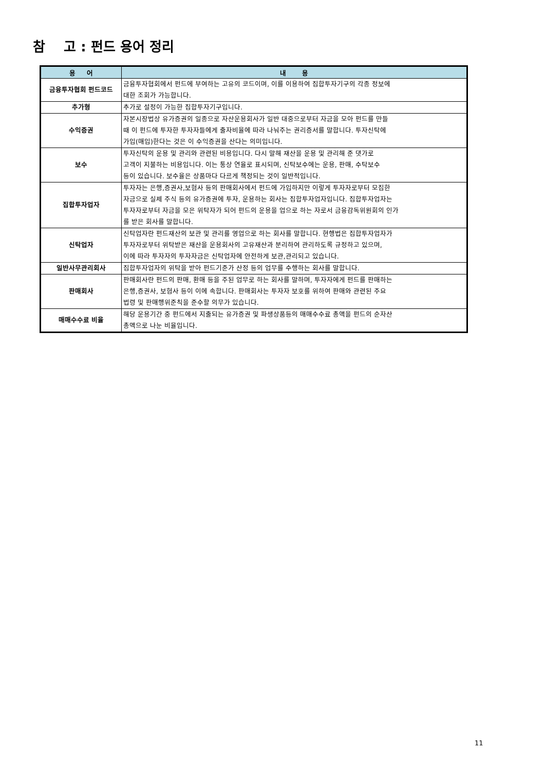참 고 : 펀드 용어 정리
| 용 어 | 내 용 |
| --- | --- |
| 금융투자협회 펀드코드 | 금융투자협회에서 펀드에 부여하는 고유의 코드이며, 이를 이용하여 집합투자기구의 각종 정보에 대한 조회가 가능합니다. |
| 추가형 | 추가로 설정이 가능한 집합투자기구입니다. |
| 수익증권 | 자본시장법상 유가증권의 일종으로 자산운용회사가 일반 대중으로부터 자금을 모아 펀드를 만들 때 이 펀드에 투자한 투자자들에게 출자비율에 따라 나눠주는 권리증서를 말합니다. 투자신탁에 가입(매입)한다는 것은 이 수익증권을 산다는 의미입니다. |
| 보수 | 투자신탁의 운용 및 관리와 관련된 비용입니다. 다시 말해 재산을 운용 및 관리해 준 댓가로 고객이 지불하는 비용입니다. 이는 통상 연율로 표시되며, 신탁보수에는 운용, 판매, 수탁보수 등이 있습니다. 보수율은 상품마다 다르게 책정되는 것이 일반적입니다. |
| 집합투자업자 | 투자자는 은행,증권사,보험사 등의 판매회사에서 펀드에 가입하지만 이렇게 투자자로부터 모집한 자금으로 실제 주식 등의 유가증권에 투자, 운용하는 회사는 집합투자업자입니다. 집합투자업자는 투자자로부터 자금을 모은 위탁자가 되어 펀드의 운용을 업으로 하는 자로서 금융감독위원회의 인가 를 받은 회사를 말합니다. |
| 신탁업자 | 신탁업자란 펀드재산의 보관 및 관리를 영업으로 하는 회사를 말합니다. 현행법은 집합투자업자가 투자자로부터 위탁받은 재산을 운용회사의 고유재산과 분리하여 관리하도록 규정하고 있으며, 이에 따라 투자자의 투자자금은 신탁업자에 안전하게 보관,관리되고 있습니다. |
| 일반사무관리회사 | 집합투자업자의 위탁을 받아 펀드기준가 산정 등의 업무를 수행하는 회사를 말합니다. |
| 판매회사 | 판매회사란 펀드의 판매, 환매 등을 주된 업무로 하는 회사를 말하며, 투자자에게 펀드를 판매하는 은행,증권사, 보험사 등이 이에 속합니다. 판매회사는 투자자 보호를 위하여 판매와 관련된 주요 법령 및 판매행위준칙을 준수할 의무가 있습니다. |
| 매매수수료 비율 | 해당 운용기간 중 펀드에서 지출되는 유가증권 및 파생상품등의 매매수수료 총액을 펀드의 순자산 총액으로 나눈 비율입니다. |
11